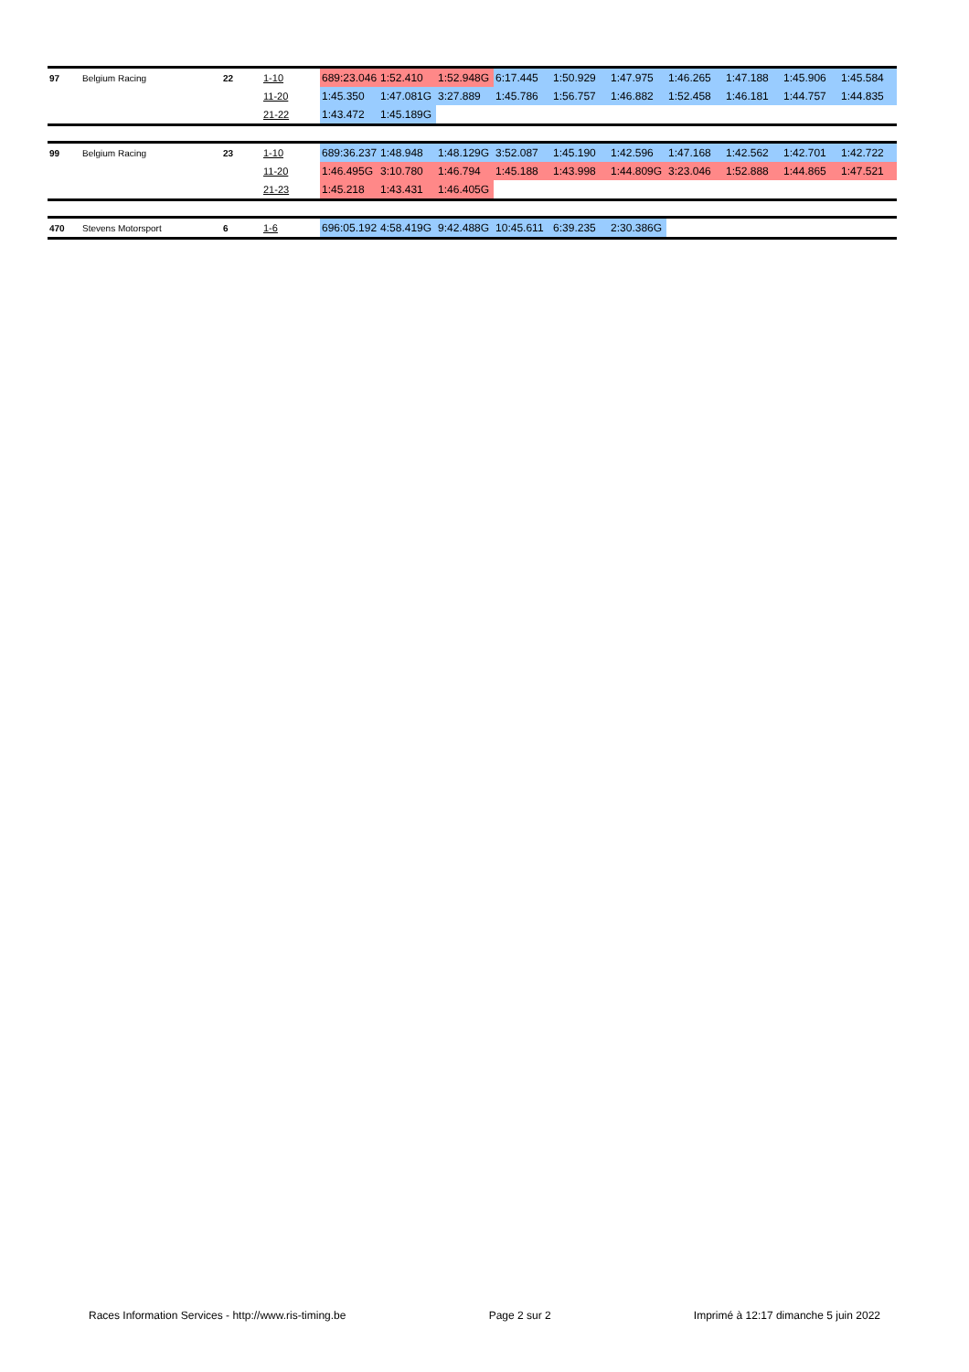| 97 | Belgium Racing | 22 | 1-10 | 689:23.046 | 1:52.410 | 1:52.948G | 6:17.445 | 1:50.929 | 1:47.975 | 1:46.265 | 1:47.188 | 1:45.906 | 1:45.584 |
| | | | 11-20 | 1:45.350 | 1:47.081G | 3:27.889 | 1:45.786 | 1:56.757 | 1:46.882 | 1:52.458 | 1:46.181 | 1:44.757 | 1:44.835 |
| | | | 21-22 | 1:43.472 | 1:45.189G | | | | | | | | |
| 99 | Belgium Racing | 23 | 1-10 | 689:36.237 | 1:48.948 | 1:48.129G | 3:52.087 | 1:45.190 | 1:42.596 | 1:47.168 | 1:42.562 | 1:42.701 | 1:42.722 |
| | | | 11-20 | 1:46.495G | 3:10.780 | 1:46.794 | 1:45.188 | 1:43.998 | 1:44.809G | 3:23.046 | 1:52.888 | 1:44.865 | 1:47.521 |
| | | | 21-23 | 1:45.218 | 1:43.431 | 1:46.405G | | | | | | | |
| 470 | Stevens Motorsport | 6 | 1-6 | 696:05.192 | 4:58.419G | 9:42.488G | 10:45.611 | 6:39.235 | 2:30.386G | | | | |
Races Information Services - http://www.ris-timing.be Page 2 sur 2 Imprimé à 12:17 dimanche 5 juin 2022